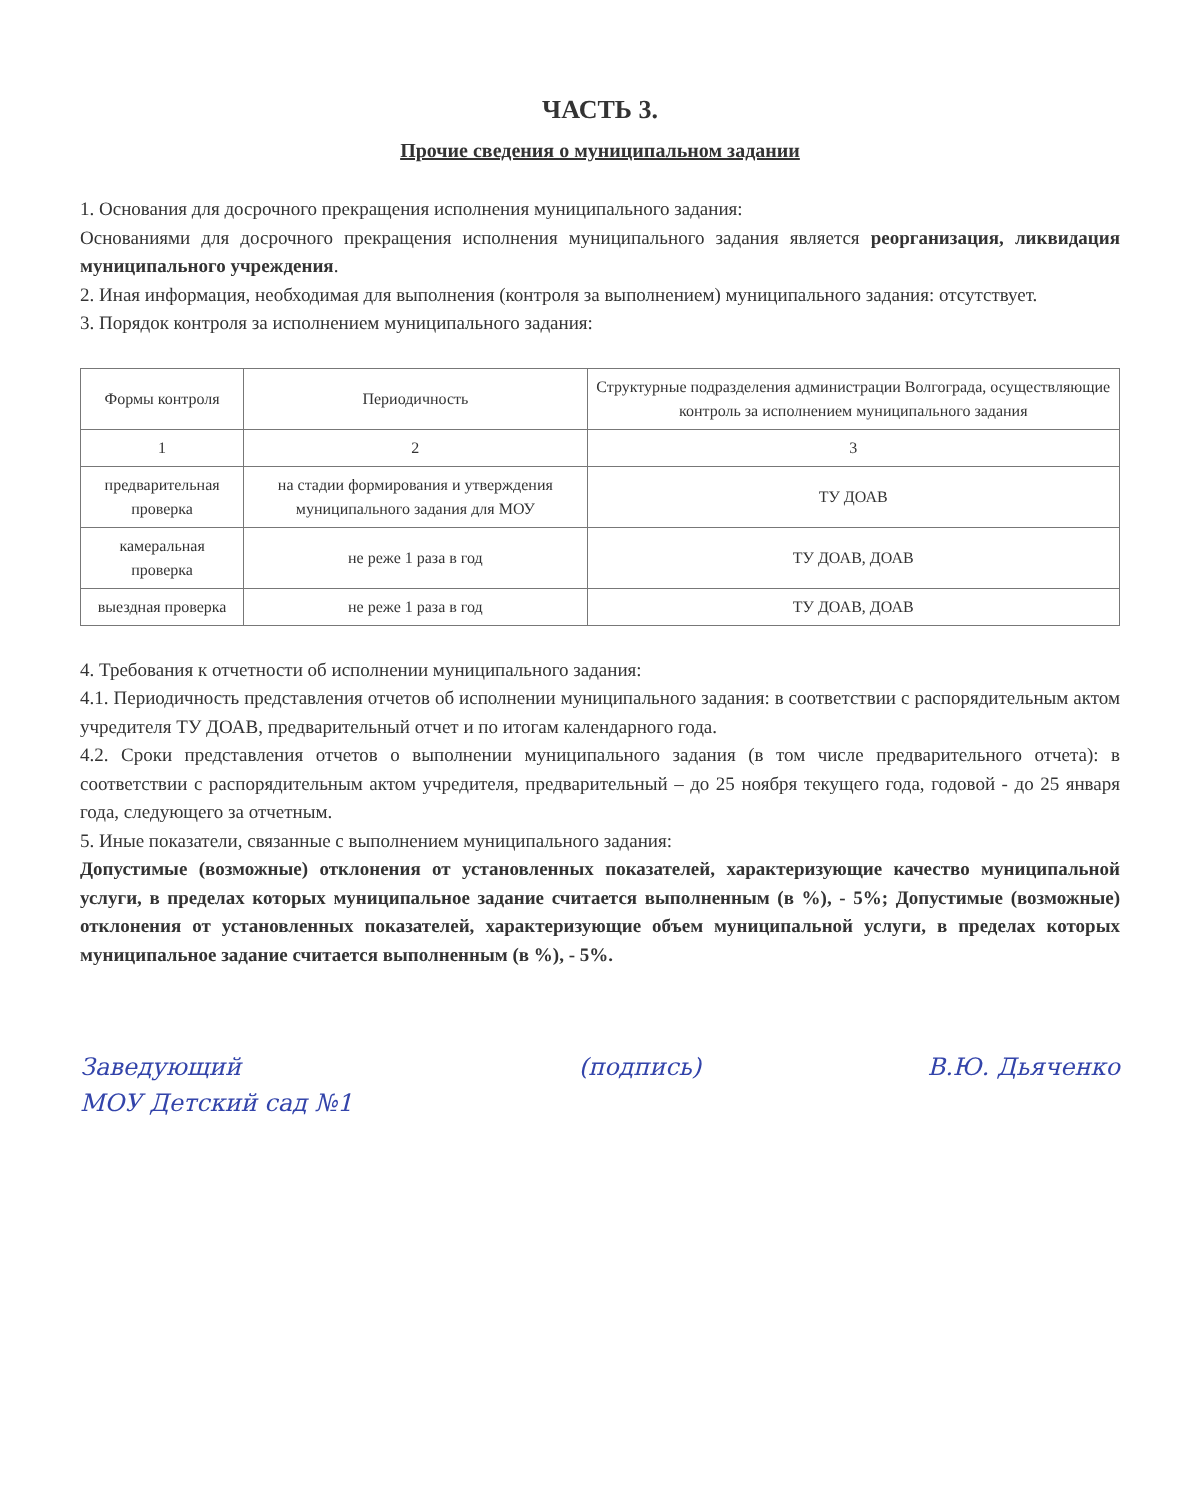ЧАСТЬ 3.
Прочие сведения о муниципальном задании
1. Основания для досрочного прекращения исполнения муниципального задания:
Основаниями для досрочного прекращения исполнения муниципального задания является реорганизация, ликвидация муниципального учреждения.
2. Иная информация, необходимая для выполнения (контроля за выполнением) муниципального задания: отсутствует.
3. Порядок контроля за исполнением муниципального задания:
| Формы контроля | Периодичность | Структурные подразделения администрации Волгограда, осуществляющие контроль за исполнением муниципального задания |
| --- | --- | --- |
| 1 | 2 | 3 |
| предварительная проверка | на стадии формирования и утверждения муниципального задания для МОУ | ТУ ДОАВ |
| камеральная проверка | не реже 1 раза в год | ТУ ДОАВ, ДОАВ |
| выездная проверка | не реже 1 раза в год | ТУ ДОАВ, ДОАВ |
4. Требования к отчетности об исполнении муниципального задания:
4.1. Периодичность представления отчетов об исполнении муниципального задания: в соответствии с распорядительным актом учредителя ТУ ДОАВ, предварительный отчет и по итогам календарного года.
4.2. Сроки представления отчетов о выполнении муниципального задания (в том числе предварительного отчета): в соответствии с распорядительным актом учредителя, предварительный – до 25 ноября текущего года, годовой - до 25 января года, следующего за отчетным.
5. Иные показатели, связанные с выполнением муниципального задания:
Допустимые (возможные) отклонения от установленных показателей, характеризующие качество муниципальной услуги, в пределах которых муниципальное задание считается выполненным (в %), - 5%; Допустимые (возможные) отклонения от установленных показателей, характеризующие объем муниципальной услуги, в пределах которых муниципальное задание считается выполненным (в %), - 5%.
Заведующий
МОУ Детский сад №1 (подпись) В.Ю. Дьяченко